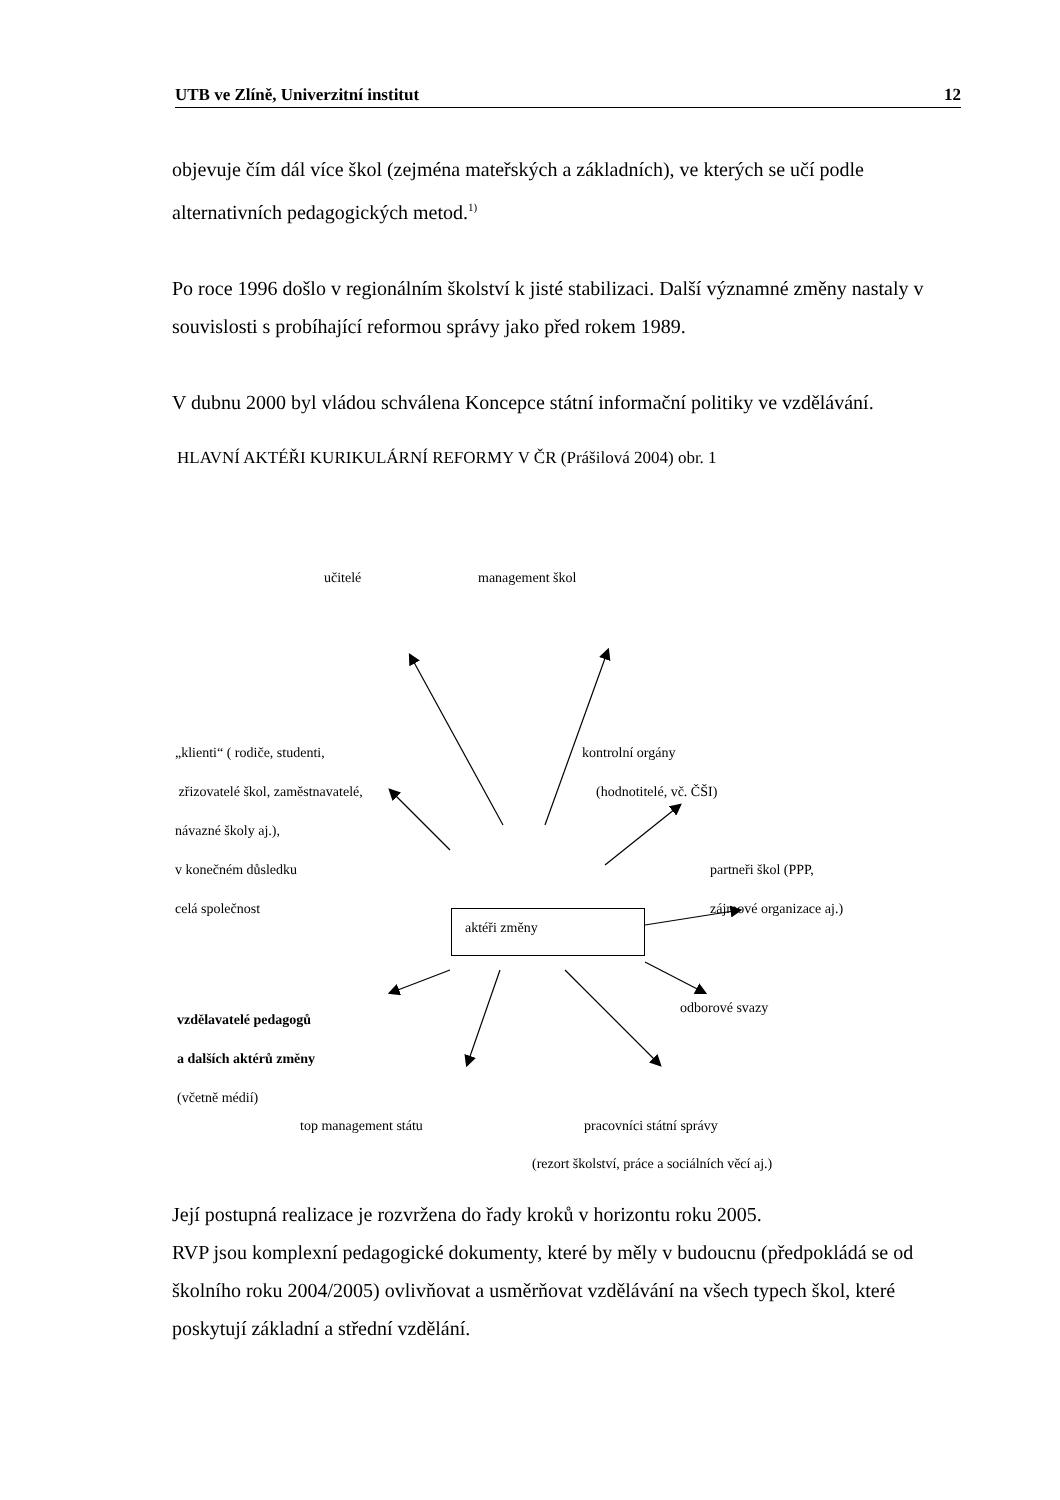UTB ve Zlíně, Univerzitní institut 12
objevuje čím dál více škol (zejména mateřských a základních), ve kterých se učí podle alternativních pedagogických metod.<sup>1)</sup>
Po roce 1996 došlo v regionálním školství k jisté stabilizaci. Další významné změny nastaly v souvislosti s probíhající reformou správy jako před rokem 1989.
V dubnu 2000 byl vládou schválena Koncepce státní informační politiky ve vzdělávání.
HLAVNÍ AKTÉŘI KURIKULÁRNÍ REFORMY V ČR (Prášilová 2004) obr. 1
aktéři změny
učitelé management škol
„klienti“ ( rodiče, studenti,
zřizovatelé škol, zaměstnavatelé,
návazné školy aj.),
v konečném důsledku
celá společnost
kontrolní orgány
(hodnotitelé, vč. ČŠI)
partneři škol (PPP,
zájmové organizace aj.)
vzdělavatelé pedagogů
a dalších aktérů změny
(včetně médií)
odborové svazy
top management státu pracovníci státní správy
(rezort školství, práce a sociálních věcí aj.)
Její postupná realizace je rozvržena do řady kroků v horizontu roku 2005.
RVP jsou komplexní pedagogické dokumenty, které by měly v budoucnu (předpokládá se od školního roku 2004/2005) ovlivňovat a usměrňovat vzdělávání na všech typech škol, které poskytují základní a střední vzdělání.